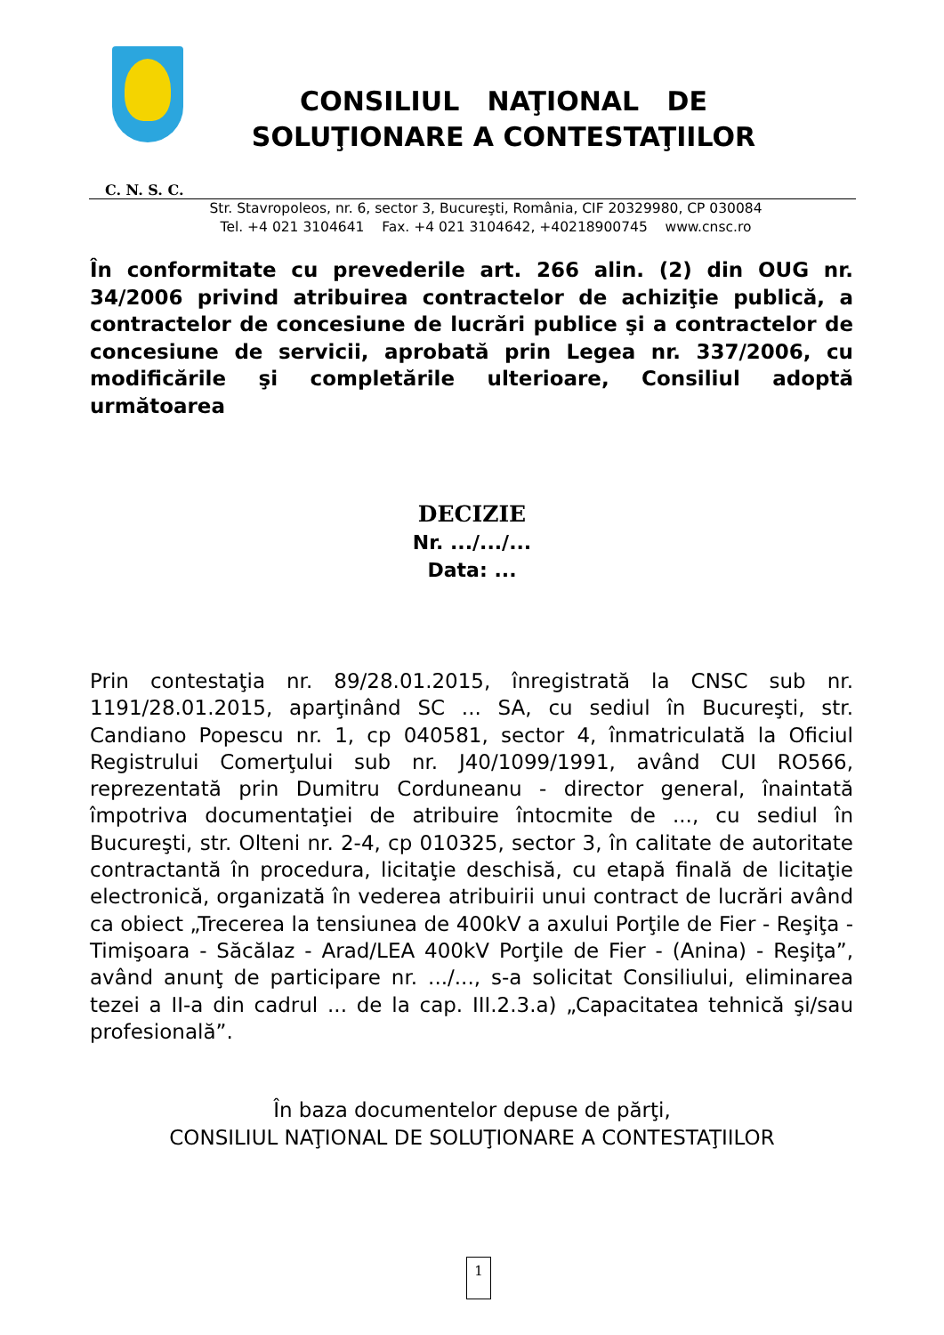CONSILIUL NAŢIONAL DE
SOLUŢIONARE A CONTESTAŢIILOR
C. N. S. C.
Str. Stavropoleos, nr. 6, sector 3, Bucureşti, România, CIF 20329980, CP 030084
Tel. +4 021 3104641 Fax. +4 021 3104642, +40218900745 www.cnsc.ro
În conformitate cu prevederile art. 266 alin. (2) din OUG nr. 34/2006 privind atribuirea contractelor de achiziţie publică, a contractelor de concesiune de lucrări publice şi a contractelor de concesiune de servicii, aprobată prin Legea nr. 337/2006, cu modificările şi completările ulterioare, Consiliul adoptă următoarea
DECIZIE
Nr. .../.../...
Data: ...
Prin contestaţia nr. 89/28.01.2015, înregistrată la CNSC sub nr. 1191/28.01.2015, aparţinând SC ... SA, cu sediul în Bucureşti, str. Candiano Popescu nr. 1, cp 040581, sector 4, înmatriculată la Oficiul Registrului Comerţului sub nr. J40/1099/1991, având CUI RO566, reprezentată prin Dumitru Corduneanu - director general, înaintată împotriva documentaţiei de atribuire întocmite de ..., cu sediul în Bucureşti, str. Olteni nr. 2-4, cp 010325, sector 3, în calitate de autoritate contractantă în procedura, licitaţie deschisă, cu etapă finală de licitaţie electronică, organizată în vederea atribuirii unui contract de lucrări având ca obiect „Trecerea la tensiunea de 400kV a axului Porţile de Fier - Reşiţa - Timişoara - Săcălaz - Arad/LEA 400kV Porţile de Fier - (Anina) - Reşiţa”, având anunţ de participare nr. .../..., s-a solicitat Consiliului, eliminarea tezei a II-a din cadrul ... de la cap. III.2.3.a) „Capacitatea tehnică şi/sau profesională”.
În baza documentelor depuse de părţi,
CONSILIUL NAŢIONAL DE SOLUŢIONARE A CONTESTAŢIILOR
1